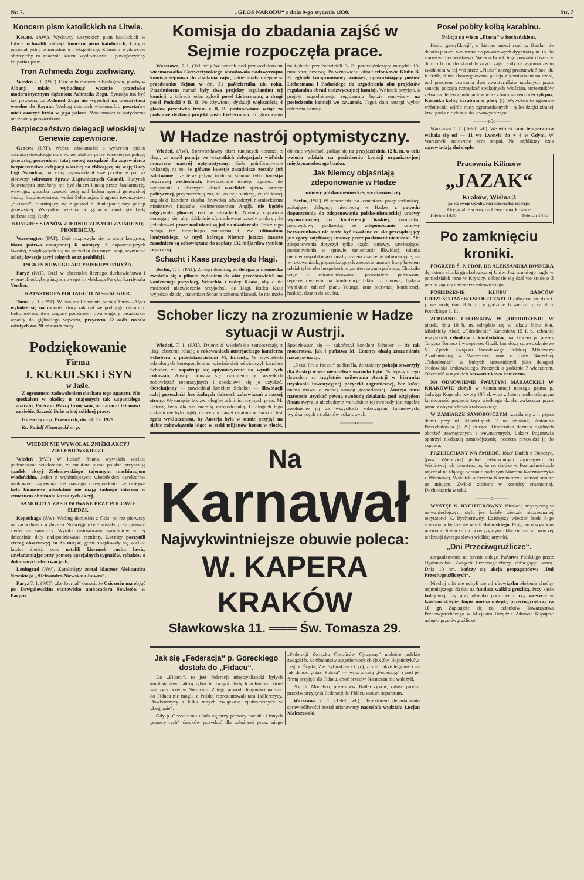Nr. 7. „GŁOS NARODU“ z dnia 9-go stycznia 1930. Str. 7
Koncern pism katolickich na Litwie.
Kowno. (AW.). Wydawcy wszystkich pism katolickich w Litwie uchwalili założyć koncern pism katolickich, któryby posiadał jedną administrację i ekspedycję. Zdaniem wydawców obniżyłoby to znacznie koszta wydawnictwa i powiększyłoby kolportaż pism.
Tron Achmeda Zogu zachwiany.
Wiedeń 7. 1. (PAT). Dzienniki donoszą z Białogrodu, jakoby w Albanji miało wybuchnąć wrzenie przeciwko modernistycznym dążeniom Achmeda Zogu. Sytuacja ma być tak poważna, że Achmed Zogu nie wyjechał na uroczystości weselne do Rzymu. Według ostatnich wiadomości, powstańcy mieli osaczyć króla w jego pałacu. Wiadomości te dotychczas nie zostały potwierdzone.
Bezpieczeństwo delegacji włoskiej w Genewie zapewnione.
Genewa (PAT). Wobec wiadomości o wykryciu spisku antifaszystowskiego oraz wobec ataków prasy włoskiej na policję genewską, poczyniono tutaj szereg zarządzeń dla zapewnienia bezpieczeństwa delegacji włoskiej na zbliżającą się sesję Rady Ligi Narodów, na którą zapowiedział swe przybycie po raz pierwszy sekretarz Spraw Zagranicznych Grandi. Budynek Sekretarjatu strzeżony ma być dniem i nocą przez żandarmerję, wewnątrz gmachu czuwać będą nad ładem agenci genewskiej służby bezpieczeństwa, woźni Sekretarjatu i agenci towarzystwa „Sicurata“, rekrutujący się z pośród b. funkcjonarjuszy policji genewskiej. Wszystkie wejścia do gmachu zamknięte będą podszas sesji Rady.
KONGRES STANÓW ZJEDNOCZONYCH ZAJMIE SIĘ PROHIBICJĄ.
Waszyngton (PAT). Dziś rozpoczęła się tu sesja kongresu, która potrwa conajmniej 6 miesięcy. Z najważniejszych kwestyj, znajdujących się na porządku dziennym sesji, wymienić należy kwestje taryf celnych oraz prohibicji.
INGRES NOWEGO ARCYBISKUPA PARYŻA.
Paryż (PAT). Dziś w obecności licznego duchowieństwa i wiernych odbył się ingres nowego arcybiskupa Paryża, kardynała Verdier.
KATASTROFA POCIĄGU TUNIS—ALGIER.
Tunis, 7. 1. (PAT). W okolicy Constante pociąg Tunis—Alger wykoleił się na moście, który załamał się pod jego ciężarem. Lokomotywa, dwa wagony pocztowe i dwa wagony pasażerskie wpadły do głębokiego wąwozu, przyczem 12 osób zostało zabitych zaś 20 odniosło rany.
Podziękowanie
Firma
J. KUKULSKI i SYN
w Jaśle.
Z ogromnem zadowoleniem słucham tego aparatu. Nie spotkałem w okolicy u znajomych tak wspaniałego aparatu. Polecam Waszą firmę sam, no i aparat też mówi za siebie. Szczęść Boże takiej solidnej pracy.
Gniewczyna p. Przeworsk, dn. 30. 12. 1929.
Ks. Radolf Niemczycki m. p.
WIEDEŃ NIE WYWOŁAŁ ZNIŻKI AKCYJ ZIELENIEWSKIEGO.
Wiedeń (PAT.) W kołach finans. wywołała wielkie podrażnienie wiadomość, że niektóre pisma polskie przypisują spadek akcyj Zieleniewskiego tajemnym machinacjom wiedeńskim. Jeden z wybitniejszych wiedeńskich dyrektorów bankowych zapewnia dziś naszego korespondenta, że tutejsze koła finansowe absolutnie nie mają żadnego interesu w sztucznem obniżaniu kursu tych akcyj.
SAMOLOTY ZASTOSOWANE PRZY POŁOWIE ŚLEDZI.
Kopenhaga (AW). Według doniesień z Oslo, po raz pierwszy na zachodniem wybrzeżu Norwegji użyte zostały przy połowie śledzi — samoloty. Wyniki zastosowania samolotów w tej dziedzinie dały nadspodziewane rezultaty. Lotnicy poczynili szereg obserwacyj co do miejsc, gdzie znajdowały się wielkie ławice śledzi, oraz ustalili kierunek ruchu ławic, zawiadamiając przy pomocy specjalnych sygnałów, rybaków o dokonanych obserwacjach.
Leningrad (AW). Zamknięty został klasztor Aleksandra Newskiego „Aleksandro-Niewskaja-Ławra“.
Paryż 7. 1. (PAT). „Le Journal“ donosi, że Cziczerin ma objąć po Dowgalewskim stanowisko ambasadora Sowietów w Paryżu.
Komisja do zbadania zajść w Sejmie rozpoczęła prace.
Warszawa, 7 1. (Tel. wł.) We wtorek pod przewodnictwem wicemarszałka Czetwertyńskiego obradowała nadzwyczajna komisja sejmowa do zbadania zajść, jakie miały miejsce w przedsionku Sejmu w dn. 31 października ub. roku. Przedmiotem narad były dwa projekty regulaminu tej komisji, z których jeden zgłosił poseł Liebermann, a drugi poseł Podoski z B. B. Po ożywionej dyskusji większością 4 głosów przeciwko trzem z B. B. postanowiono wziąć za podstawę dyskusji projekt posła Liebermana. Po głosowaniu na żądanie przedstawicieli B. B. przewodniczący zarządził 10-minutową przerwę. Po wznowieniu obrad członkowie Klubu B. B. zgłosili kompromisowy wniosek, upoważniający posłów Liebermana i Podoskiego do uzgodnienia obu projektów regulaminu obrad nadzwyczajnej komisji. Wniosek przyjęto, a projekt uzgodnionego regulaminu będzie omawiany na posiedzeniu komisji we czwartek. Tegoż dnia nastąpi wybór referenta komisji.
W Hadze nastrój optymistyczny.
Wiedeń, (AW). Sprawozdawcy pism tutejszych donoszą z Hagi, że nagół panuje we wszystkich delegacjach wielkich mocarstw nastrój optymistyczny. Koła poinformowane wskazują na to, że główne kwestje zasadniczo zostały już załatwione i że teraz jedyną trudność stanowi tylko kwestja reparacyj wschodnich. Powszechnie istnieje dążność do wyłączenia z obecnych obrad wszelkich spraw natury politycznej, przypuszczają zaś, że kwestja sankcyj, co do której angielski kanclerz skarbu Snowden oświadczył niemieckiemu ministrowi finansów desinteressement Anglji, nie będzie odgrywała głównej roli w obradach. Niemcy coprawda domagają się, aby dokładnie sformułowano zasady sankcyj, że jednakowoż prace nad niemi są już na ukończeniu. Prócz tego żądają też formalnego zniesienia t. zw. ultimatum londyńskiego, w myśl którego Niemcy jeszcze zawsze zasadniczo są zobowiązane do zapłaty 132 miljardów tytułem reparacyj.
Schacht i Kaas przybędą do Hagi.
Berlin, 7. 1. (PAT). Z Hagi donoszą, że delegacja niemiecka zwróciła się z pilnem żądaniem do obu przedstawicieli na konferencji paryskiej, Schachta i radcy Kaasa, aby o ile możności niezwłocznie przyjechali do Hagi. Radca Kaas wyjedzie dzisiaj, natomiast Schacht zakomunikował, że nie może obecnie wyjechać, godząc się na przyjazd dnia 12 b. m. w celu wzięcia udziału na posiedzeniu komisji organizacyjnej międzynarodowego banku.
Jak Niemcy objaśniają zdeponowanie w Hadze
umowy polsko-niemieckiej wyrównawczej.
Berlin, (PAT). W odpowiedzi na komentarze prasy berlińskiej, atakującej delegację niemiecką w Hadze, z powodu dopuszczenia do zdeponowania polsko-niemieckiej umowy wyrównawczej na konferencji haskiej, komunikat półurzędowy podkreśla, że zdeponowanie umowy bezwarunkowo nie może być uważane za akt przesądzający już zgóry ratyfikację umowy przez parlament niemiecki. Akt zdeponowania dotyczył tylko części umowy, zawierającej postanowienia w sprawie zaniechania likwidacji mienia niemiecko-polskiego i miał pozatem znaczenie informacyjne, — w rokowaniach, poprzedzających zawarcie umowy brały bowiem udział tylko oba bezpośrednio zainteresowane państwa. Chodziło więc o zakomunikowanie pozostałym państwom, reprezentowanym na konferencji faktu, iż umowa, będąca wynikiem załeceń planu Younga, oraz pierwszej konferencji haskiej, doszła do skutku.
Schober liczy na zrozumienie w Hadze sytuacji w Austrji.
Wiedeń, 7. I. (PAT). Dzienniki wiedeńskie zamieszczają z Hagi obszerną relację o rokowaniach austrjackiego kanclerza Schobera z przedstawicielami M. Ententy. W wywiadach udzielonych korespondentom wiedeńskich oświadczył kanclerz Schober, że zapatruje się optymistycznie na wynik tych rokowań. Austrja domaga się uwolnienia od wszelkich zobowiązań reparacyjnych i spodziewa się je uzyskać. Oczekujemy — powiedział kanclerz Schober — likwidacji całej przeszłości bez żadnych dalszych zobowiązań z naszej strony. Wysunięcie tak zw. długów administracyjnych przez M. Ententę było dla nas niemiłą niespodzianką. O długach tego rodzaju nie było nigdy mowy ani nawet ostatnio w Paryżu. Jest zgoła wykluczonem, by Austrja była w stanie przyjąć na siebie zobowiązania idące w setki miljonów koron w złocie. Spodziewam się — zakończył kanclerz Schober — że tak mocarstwa, jak i państwa M. Ententy okażą zrozumienie naszej sytuacji.
„Neue Freie Presse“ podkreśla, że traktaty pokoju stworzyły dla Austrji wręcz niemożliwe warunki bytu. Najlepszym tego dowodem są trzyletnie usiłowania Austrji w kierunku uzyskania inwestycyjnej pożyczki zagranicznej, bez której niema mowy o żadnej sanacji gospodarczej. Austrja musi nareszcie uzyskać pewną swobodę działania pod względem finansowym, a niezbędnym warunkiem tej swobody jest zupełne zwolnienie jej ze wszystkich zobowiązań finansowych, wynikających z traktatów pokojowych.
———o———
Na
Karnawał
Najwykwintniejsze obuwie poleca:
W. KAPERA KRAKÓW
Sławkowska 11. ═══ Św. Tomasza 29.
Jak się „Federacja“ p. Goreckiego dostała do „Fidacu“.
Do „Fidacu“, to jest federacji międzyaliancki byłych kombatantów należą tylko te związki byłych żołnierzy, które walczyły przeciw Niemcom. Z tego powodu legjoniści należeć do Fidacu nie mogli, a Polskę reprezentowali tam Hallerczycy, Dowborczycy i kilka innych związków, zjednoczonych w „Legjonie“.
Gdy p. Goreckiemu udało się przy pomocy nacisku i innych „sanacyjnych“ środków pozyskać dla założonej przez niego „Federacji Związku Obrońców Ojczyzny“ niektóre polskie związki b. kombatantów antyniemieckich (jak Zw. Bajończyków, Legjon Śląski, Zw. Sybiraków i t. p.), zostali także legjoniści — jak donosi „Gaz. Polska“ — wraz z całą „Federacją“ i pod jej firmą przyjęci do Fidacu, choć przeciw Niemcom nie walczyli.
Płk. dr. Modelski, prezes Zw. Hallerczyków, zgłosił protest przeciw przyjęciu Federacji do Fidacu wotum separatum.
Warszawa 7. 1. (Telef. wł.). Dyrektorem departamentu sprawiedliwości został mianowany naczelnik wydziału Lucjan Maleszewski.
Poseł pobity kolbą karabinu.
Policja na wiecu „Piasta“ w bocheńskiem.
Hasło „pacyfikacji“, o którem mówi rząd p. Bartla, nie dotarło jeszcze widocznie do powiatowych dygnitarzy m. in. do starostwa bocheńskiego. We wsi Borek tego powiatu doszło w dniu 5 b. m. do skandalicznych zajść. Gdy na zgromadzeniu zwołanem w tej wsi przez „Piasta“ zaczął przemawiać pos. dr. Kiernik, silnie skonsygnowana policja z komisarzem na czele, pod pozorem usuwania dwu awanturników nasłanych przez sanację poczęła rozpędzać spokojnych włościan, uczestników zebrania. Jeden z policjantów wraz z komisarzem uderzyli pos. Kiernika kolbą karabinu w plecy (!). Wywołało to ogromne wzburzenie wśród masy zgromadzonych i tylko dzięki zimnej krwi posła nie doszło do krwawych zajść.
———o0o———
Warszawa 7. 1. (Telef. wł.). We wtorek rano temperatura wahała się od — 11 we Lwowie do + 4 w Gdyni. W Warszawie notowano zero stopni. Na najbliższy czas zapowiadają dni ciepłe.
Pracownia Kilimów
„JAZAK“
Kraków, Wiślna 3
poleca swoje wyroby. Pierwszorzędny materjał
Oryginalne wzory — Ceny umiarkowane
Telefon 1430 Telefon 1430
Po zamknięciu kroniki.
POGRZEB Ś. P. PROF. DR ALEKSANDRA ROSNERA dyrektora kliniki ginekologicznej Uniw. Jag. zmarłego nagle w poniedziałek rano w Krynicy, odbędzie się dziś we środę o 3 pop. z kaplicy cmentarza rakowickiego.
POSIEDZENIE KLUBU RADCÓW CHRZEŚCIJAŃSKO-SPOŁECZNYCH odbędzie się dziś t. j. we środę dnia 8 b. m. o godzinie 6 wieczór przy ulicy Potockiego 1. 11.
ZEBRANIE CZŁONKÓW W „ODRODZENIU. W piątek, dnia 10 b. m. odbędzie się w lokalu Stow. Kat. Młodzieży Akad, „Odrodzenie“ Kanonicza 15 I. p. zebranie wszystkich członków i kandydatów, na którem p. prezes Targosz Tomasz i wiceprezes Guzik Jan złożą sprawozdanie ze VI Zjazdu Związku Narodowego Polskiej Młodzieży Akademickiej w Warszawie, oraz z Rady Naczelnej „Odrodzenia“, w których uczestniczyli jako delegaci środowiska krakowskiego. Początek o godzinie 7 wieczorem. Obecność wszystkich bezwarunkowo konieczna.
NA ODNOWIENIE ŚWIĄTYNI MARJACKIEJ W KRAKOWIE złożyli w Administracji naszego pisma p. Jadwiga Koperska kwotę 100 zł. wraz z listem podkreślającym konieczność poparcia tego wielkiego dzieła, zwłaszcza przez panie z obywatelstwa krakowskiego.
W ZAMIARZE SAMOBÓJCZYM rzuciła się z I. piętra domu przy ul. Montelupich 7 na chodnik, Antonina Pierzchalówna (l. 25) służąca. Desperatka doznała ogólnych obrażeń zewnętrznych i wewnętrznych. Lekarz Pogotowia opatrzył niedoszłą samobójczynię, poczem przewiózł ją do szpitala.
PRZEJECHANY NA ŚMIERĆ. Józef Dudek z Dobczyc, (pow. Wieliczka) jechał jednokonnym zaprzęgiem do Wiśniowej tak nieostrożnie, że na drodze w Poznachowicach najechał na idącego w stanie podpitym Marcina Kaczmarczyka z Wiśniowej. Wskutek uderzenia Kaczmarczyk poniósł śmierć na miejscu. Zwłoki złożono w kostnicy cmentarnej. Dochodzenia w toku.
———o———
WYSTĘP K. RYCHTERÓWNY. Biesiadą artystyczną w najwznioślejszym stylu jest każdy wieczór niezrównanej recytatorki K. Rychterówny. Dzisiejszy wieczór środa 8-go stycznia odbędzie się w sali Bolońskiego. Program o wysokim poziomie literackim i przecyzyjnym układzie — w twórczej realizacji żywego słowa wielkiej artystki.
„Dni Przeciwgruźlicze“.
zorganizowane na terenie całego Państwa Polskiego przez Ogólnopolski Związek Przeciwgruźliczy, dobiegając końca. Dnia 10 bm. kończy się akcja propagandowa „Dni Przeciwgruźliczych“.
Niechaj nikt nie uchyli się od obowiązku złożenia choćby najmniejszego datku na fundusz walki z gruźlicą. Przy kasie kolejowej, czy przy okienku pocztowem, czy wreszcie w każdym sklepie, kupić można nalepkę przeciwgruźliczą za 10 gr. Zapisujcie się na członków Towarzystwa Przeciwgruźliczego w Miejskim Urzędzie Zdrowia Kupujcie nalepki przeciwgruźlicze!